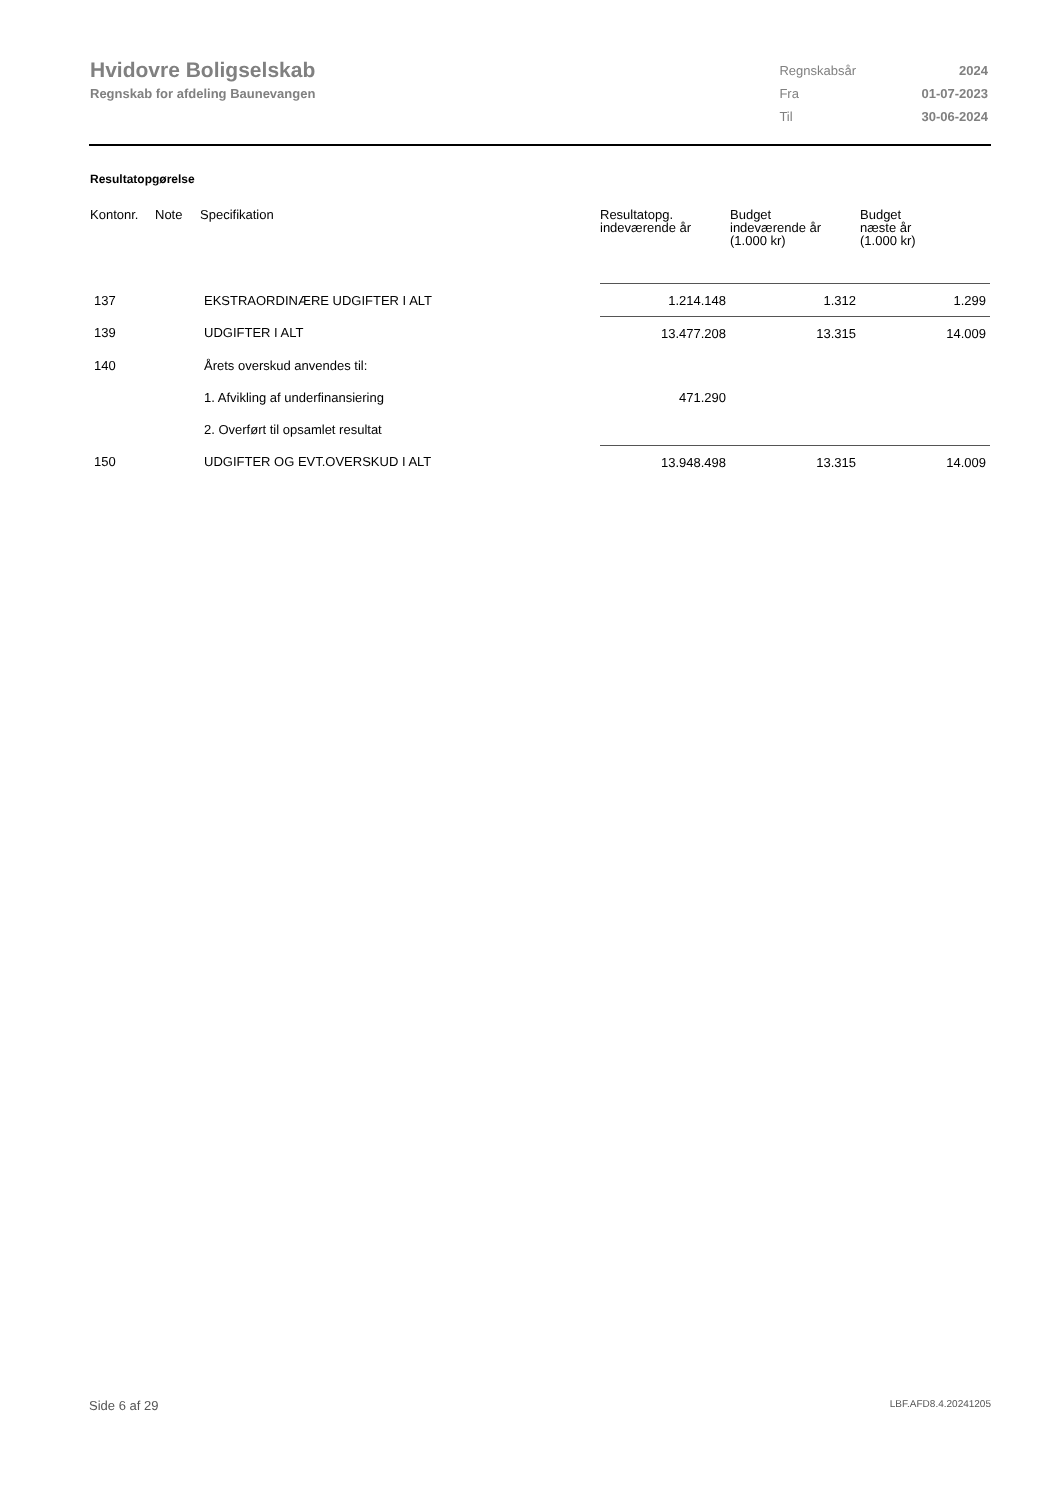Hvidovre Boligselskab
Regnskab for afdeling Baunevangen
| Regnskabsår | 2024 |
| Fra | 01-07-2023 |
| Til | 30-06-2024 |
Resultatopgørelse
| Kontonr. | Note | Specifikation | Resultatopg. indeværende år | Budget indeværende år (1.000 kr) | Budget næste år (1.000 kr) |
| --- | --- | --- | --- | --- | --- |
| 137 | | EKSTRAORDINÆRE UDGIFTER I ALT | 1.214.148 | 1.312 | 1.299 |
| 139 | | UDGIFTER I ALT | 13.477.208 | 13.315 | 14.009 |
| 140 | | Årets overskud anvendes til: | | | |
| | | 1. Afvikling af underfinansiering | 471.290 | | |
| | | 2. Overført til opsamlet resultat | | | |
| 150 | | UDGIFTER OG EVT.OVERSKUD I ALT | 13.948.498 | 13.315 | 14.009 |
Side 6 af 29 LBF.AFD8.4.20241205